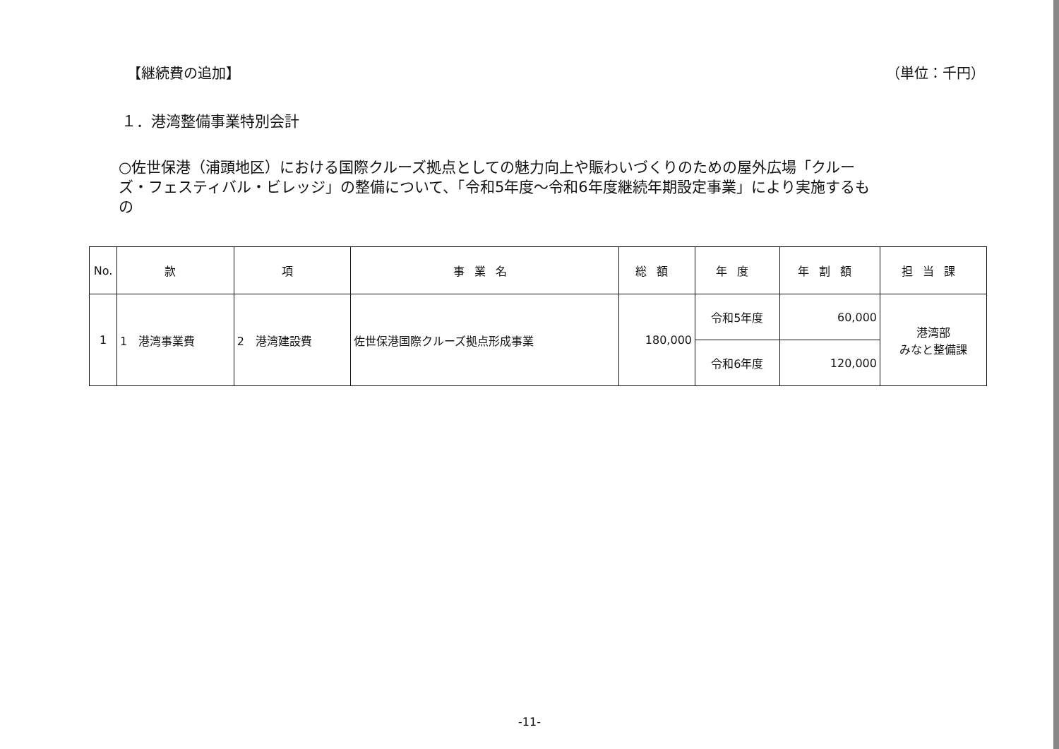【継続費の追加】 （単位：千円）
１．港湾整備事業特別会計
○佐世保港（浦頭地区）における国際クルーズ拠点としての魅力向上や賑わいづくりのための屋外広場「クルーズ・フェスティバル・ビレッジ」の整備について、「令和5年度～令和6年度継続年期設定事業」により実施するもの
| No. | 款 | 項 | 事業名 | 総額 | 年度 | 年割額 | 担当課 |
| --- | --- | --- | --- | --- | --- | --- | --- |
| 1 | 1 港湾事業費 | 2 港湾建設費 | 佐世保港国際クルーズ拠点形成事業 | 180,000 | 令和5年度 | 60,000 | 港湾部 みなと整備課 |
| | | | | | 令和6年度 | 120,000 | |
-11-